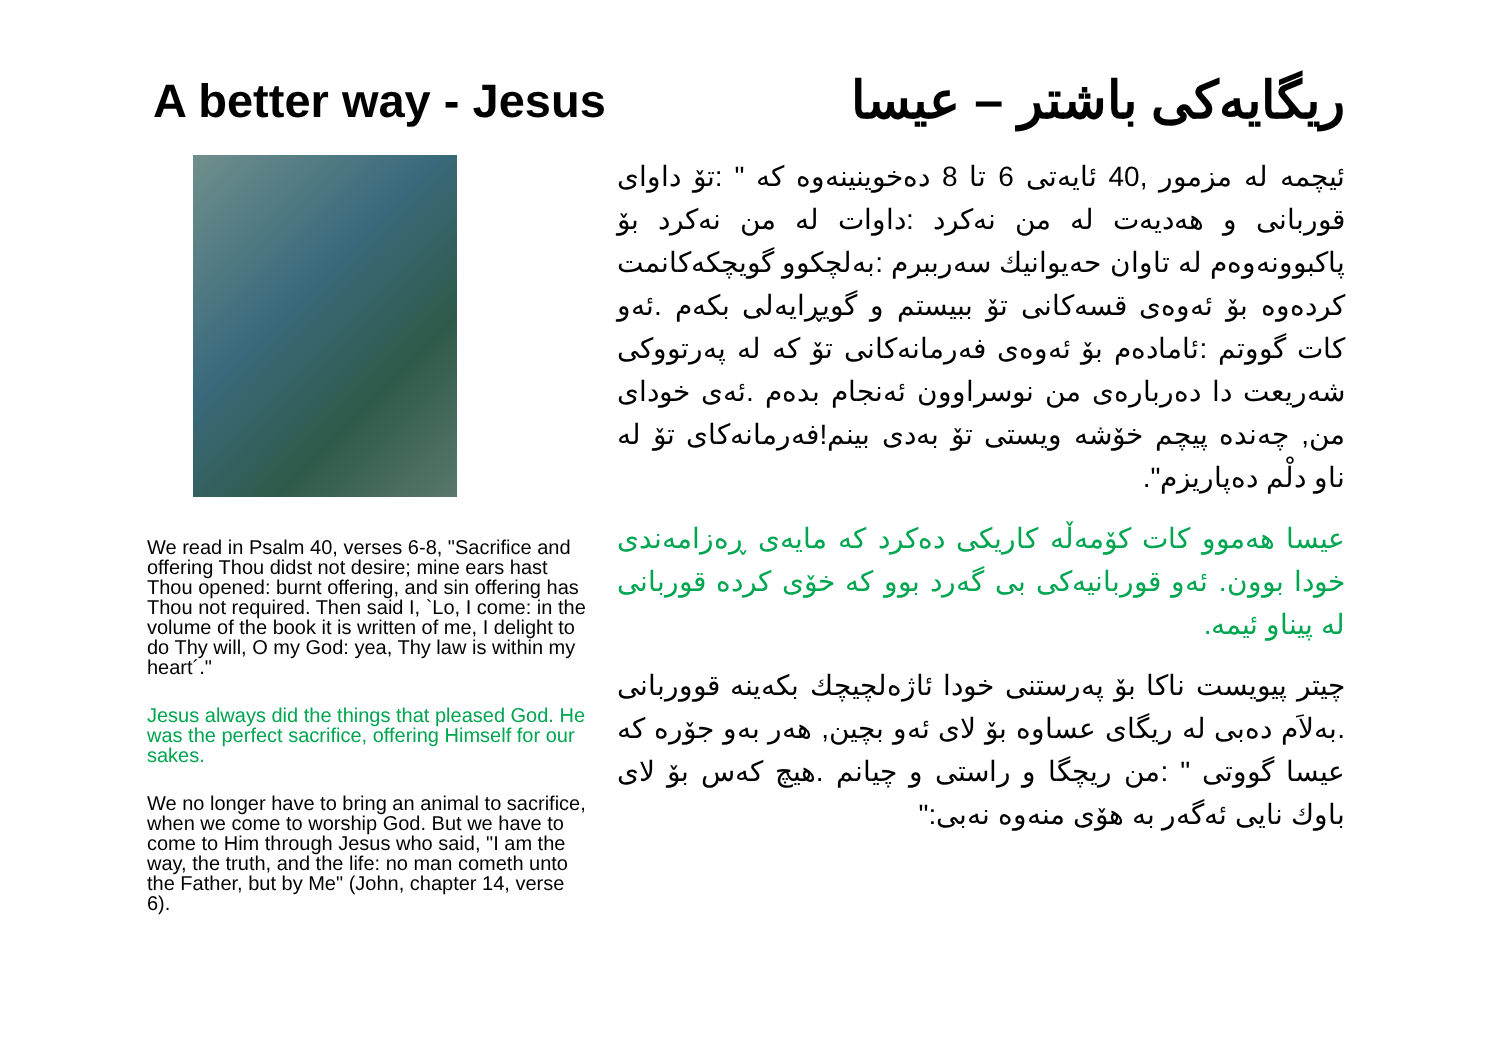A better way - Jesus ریگایەکی باشتر – عیسا
We read in Psalm 40, verses 6-8, "Sacrifice and offering Thou didst not desire; mine ears hast Thou opened: burnt offering, and sin offering has Thou not required. Then said I, `Lo, I come: in the volume of the book it is written of me, I delight to do Thy will, O my God: yea, Thy law is within my heart´."
Jesus always did the things that pleased God. He was the perfect sacrifice, offering Himself for our sakes.
We no longer have to bring an animal to sacrifice, when we come to worship God. But we have to come to Him through Jesus who said, "I am the way, the truth, and the life: no man cometh unto the Father, but by Me" (John, chapter 14, verse 6).
ئیچمە لە مزمور ,40 ئایەتی 6 تا 8 دەخوینینەوە کە " :تۆ داوای قوربانی و هەدیەت لە من نەکرد :داوات لە من نەکرد بۆ پاکبوونەوەم لە تاوان حەیوانیك سەرببرم :بەلچکوو گویچکەکانمت کردەوە بۆ ئەوەی قسەکانی تۆ ببیستم و گویڕایەلی بکەم .ئەو کات گووتم :ئامادەم بۆ ئەوەی فەرمانەکانی تۆ کە لە پەرتووکی شەریعت دا دەربارەی من نوسراوون ئەنجام بدەم .ئەی خودای من, چەندە پیچم خۆشە ویستی تۆ بەدی بینم!فەرمانەکای تۆ لە ناو دلْم دەپاریزم".
عیسا هەموو کات کۆمەڵە کاریکی دەکرد کە مایەی ڕەزامەندی خودا بوون. ئەو قوربانیەکی بی گەرد بوو کە خۆی کردە قوربانی لە پیناو ئیمە.
چیتر پیویست ناکا بۆ پەرستنی خودا ئاژەلچیچك بکەینە قووربانی .بەلاَم دەبی لە ریگای عساوە بۆ لای ئەو بچین, هەر بەو جۆرە کە عیسا گووتی " :من ریچگا و راستی و چیانم .هیچ کەس بۆ لای باوك نایی ئەگەر بە هۆی منەوە نەبی:"